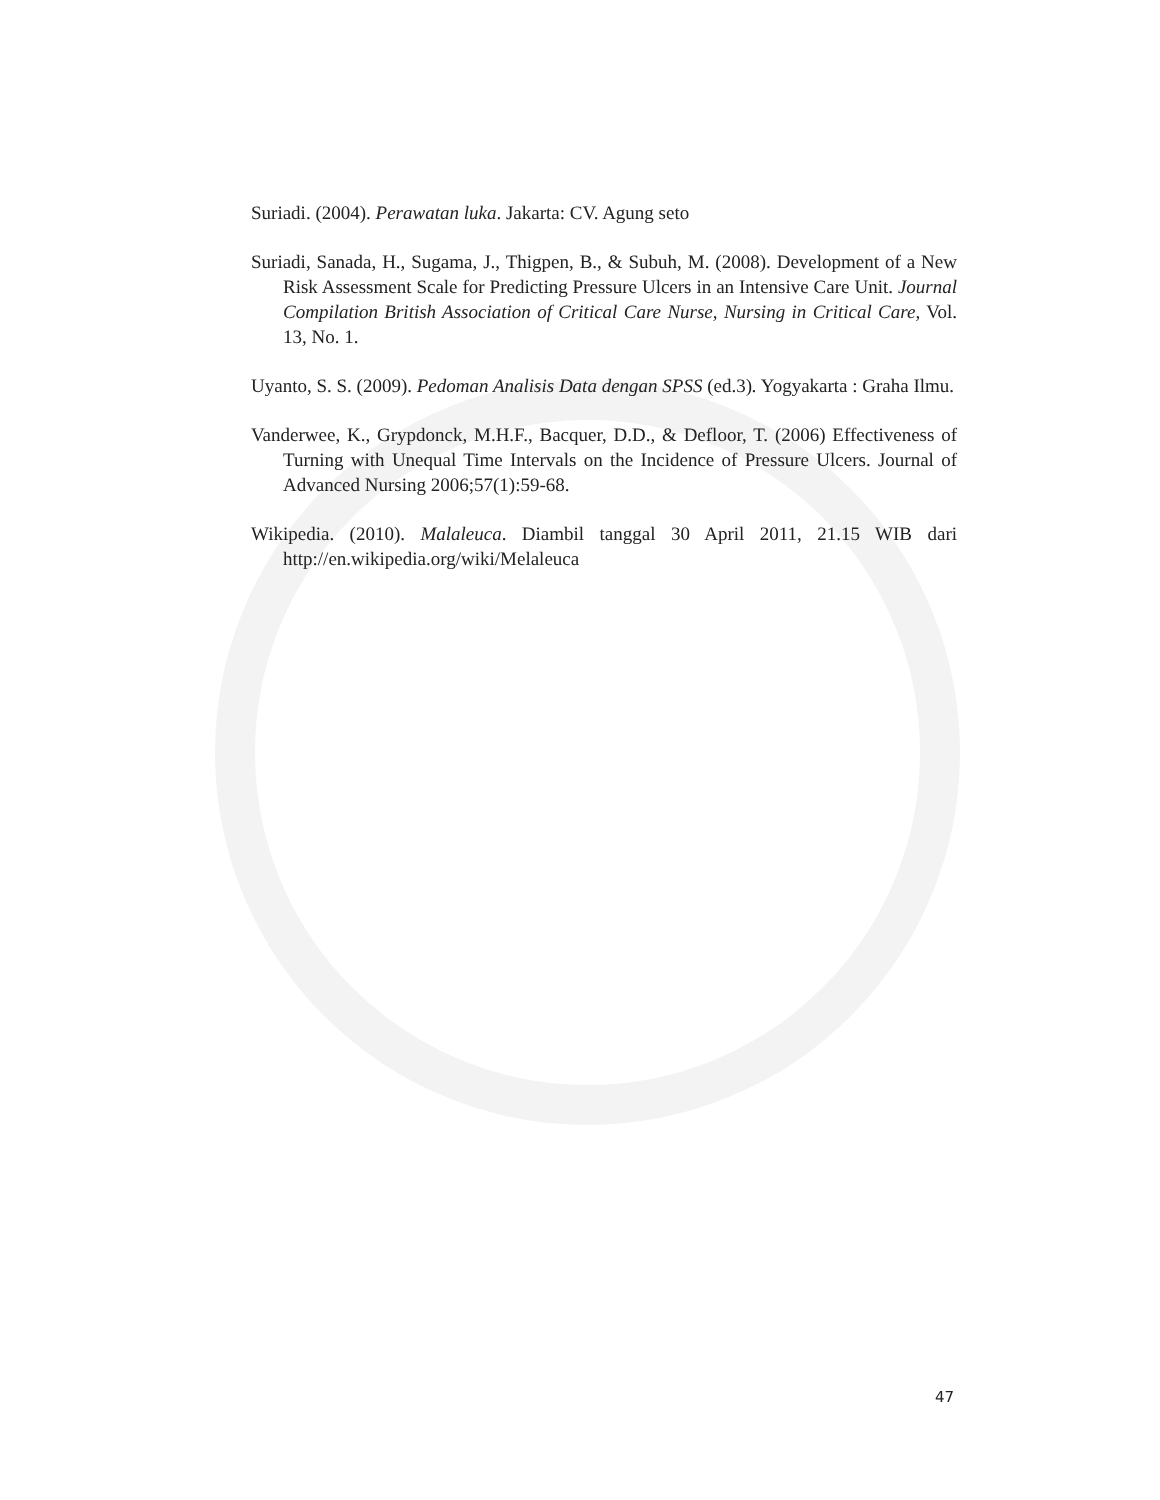Suriadi. (2004). Perawatan luka. Jakarta: CV. Agung seto
Suriadi, Sanada, H., Sugama, J., Thigpen, B., & Subuh, M. (2008). Development of a New Risk Assessment Scale for Predicting Pressure Ulcers in an Intensive Care Unit. Journal Compilation British Association of Critical Care Nurse, Nursing in Critical Care, Vol. 13, No. 1.
Uyanto, S. S. (2009). Pedoman Analisis Data dengan SPSS (ed.3). Yogyakarta : Graha Ilmu.
Vanderwee, K., Grypdonck, M.H.F., Bacquer, D.D., & Defloor, T. (2006) Effectiveness of Turning with Unequal Time Intervals on the Incidence of Pressure Ulcers. Journal of Advanced Nursing 2006;57(1):59-68.
Wikipedia. (2010). Malaleuca. Diambil tanggal 30 April 2011, 21.15 WIB dari http://en.wikipedia.org/wiki/Melaleuca
47